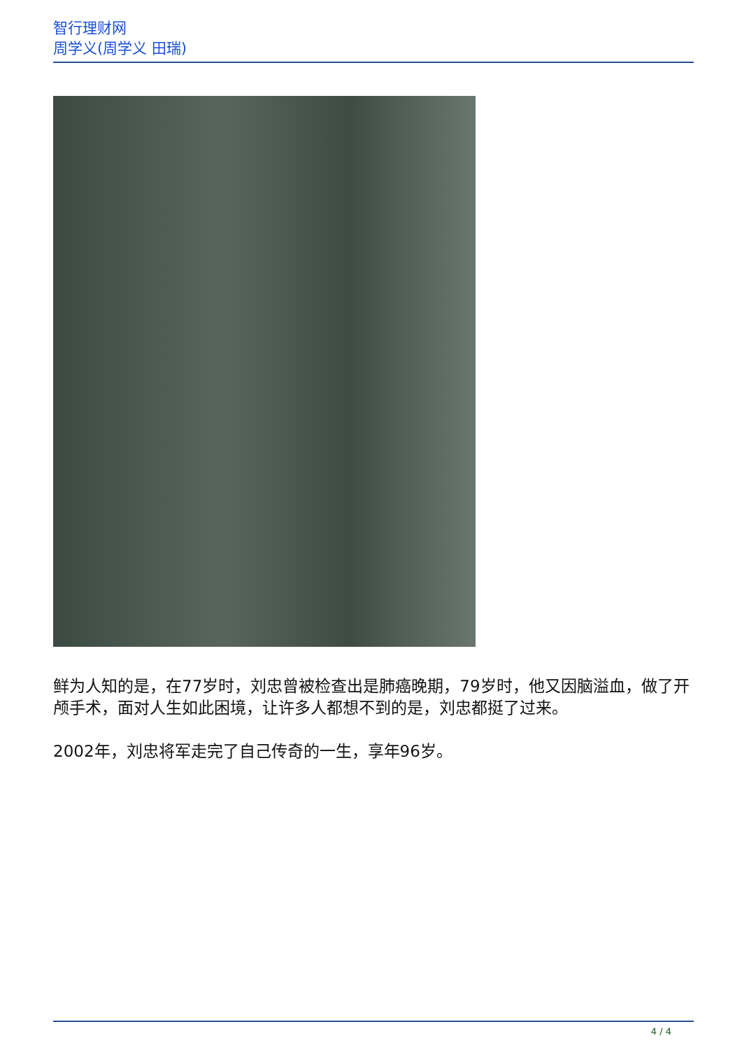智行理财网
周学义(周学义 田瑞)
鲜为人知的是，在77岁时，刘忠曾被检查出是肺癌晚期，79岁时，他又因脑溢血，做了开颅手术，面对人生如此困境，让许多人都想不到的是，刘忠都挺了过来。
2002年，刘忠将军走完了自己传奇的一生，享年96岁。
4 / 4